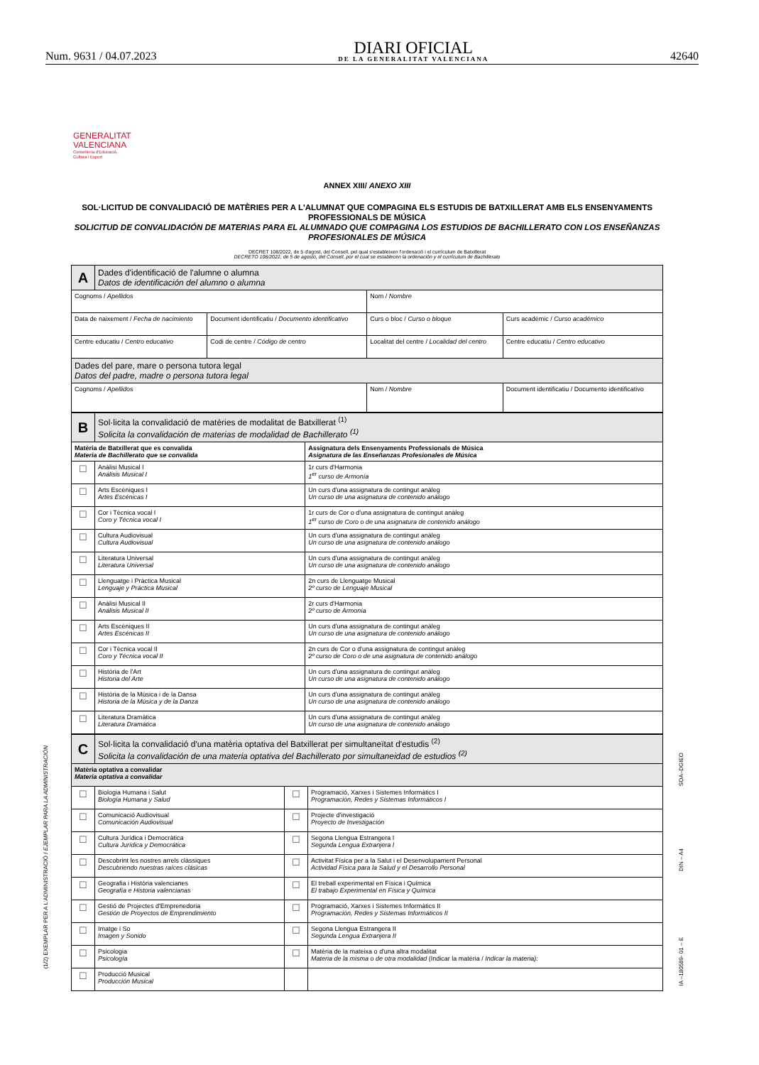Num. 9631 / 04.07.2023
DIARI OFICIAL
DE LA GENERALITAT VALENCIANA
42640
GENERALITAT
VALENCIANA
Conselleria d'Educació,
Cultura i Esport
ANNEX XIII/ ANEXO XIII
SOL·LICITUD DE CONVALIDACIÓ DE MATÈRIES PER A L'ALUMNAT QUE COMPAGINA ELS ESTUDIS DE BATXILLERAT AMB ELS ENSENYAMENTS PROFESSIONALS DE MÚSICA
SOLICITUD DE CONVALIDACIÓN DE MATERIAS PARA EL ALUMNADO QUE COMPAGINA LOS ESTUDIOS DE BACHILLERATO CON LOS ENSEÑANZAS PROFESIONALES DE MÚSICA
DECRET 108/2022, de 5 d'agost, del Consell, pel qual s'estableixen l'ordenació i el currículum de Batxillerat
DECRETO 108/2022, de 5 de agosto, del Consell, por el cual se establecen la ordenación y el currículum de Bachillerato
| A | Dades d'identificació de l'alumne o alumna Datos de identificación del alumno o alumna | | | |
| Cognoms / Apellidos | | | Nom / Nombre | |
| Data de naixement / Fecha de nacimiento | | Document identificatiu / Documento identificativo | Curs o bloc / Curso o bloque | Curs acadèmic / Curso académico |
| Centre educatiu / Centro educativo | | Codi de centre / Código de centro | Localitat del centre / Localidad del centro | Centre educatiu / Centro educativo |
| Dades del pare, mare o persona tutora legal Datos del padre, madre o persona tutora legal | | | | |
| Cognoms / Apellidos | | | Nom / Nombre | Document identificatiu / Documento identificativo |
| B | Sol·licita la convalidació de matèries de modalitat de Batxillerat <sup>(1)</sup> Solicita la convalidación de materias de modalidad de Bachillerato <sup>(1)</sup> | |
| Matèria de Batxillerat que es convalida Materia de Bachillerato que se convalida | | Assignatura dels Ensenyaments Professionals de Música Asignatura de las Enseñanzas Profesionales de Música |
| ☐ | Anàlisi Musical I Análisis Musical I | 1r curs d'Harmonia 1<sup>er</sup> curso de Armonía |
| ☐ | Arts Escèniques I Artes Escénicas I | Un curs d'una assignatura de contingut anàleg Un curso de una asignatura de contenido análogo |
| ☐ | Cor i Tècnica vocal I Coro y Técnica vocal I | 1r curs de Cor o d'una assignatura de contingut anàleg 1<sup>er</sup> curso de Coro o de una asignatura de contenido análogo |
| ☐ | Cultura Audiovisual Cultura Audiovisual | Un curs d'una assignatura de contingut anàleg Un curso de una asignatura de contenido análogo |
| ☐ | Literatura Universal Literatura Universal | Un curs d'una assignatura de contingut anàleg Un curso de una asignatura de contenido análogo |
| ☐ | Llenguatge i Pràctica Musical Lenguaje y Práctica Musical | 2n curs de Llenguatge Musical 2º curso de Lenguaje Musical |
| ☐ | Anàlisi Musical II Análisis Musical II | 2r curs d'Harmonia 2º curso de Armonía |
| ☐ | Arts Escèniques II Artes Escénicas II | Un curs d'una assignatura de contingut anàleg Un curso de una asignatura de contenido análogo |
| ☐ | Cor i Tècnica vocal II Coro y Técnica vocal II | 2n curs de Cor o d'una assignatura de contingut anàleg 2º curso de Coro o de una asignatura de contenido análogo |
| ☐ | Història de l'Art Historia del Arte | Un curs d'una assignatura de contingut anàleg Un curso de una asignatura de contenido análogo |
| ☐ | Història de la Música i de la Dansa Historia de la Música y de la Danza | Un curs d'una assignatura de contingut anàleg Un curso de una asignatura de contenido análogo |
| ☐ | Literatura Dramàtica Literatura Dramática | Un curs d'una assignatura de contingut anàleg Un curso de una asignatura de contenido análogo |
| C | Sol·licita la convalidació d'una matèria optativa del Batxillerat per simultaneïtat d'estudis <sup>(2)</sup> Solicita la convalidación de una materia optativa del Bachillerato por simultaneidad de estudios <sup>(2)</sup> | | |
| Matèria optativa a convalidar Materia optativa a convalidar | | | |
| ☐ | Biologia Humana i Salut Biología Humana y Salud | ☐ | Programació, Xarxes i Sistemes Informàtics I Programación, Redes y Sistemas Informáticos I |
| ☐ | Comunicació Audiovisual Comunicación Audiovisual | ☐ | Projecte d'investigació Proyecto de Investigación |
| ☐ | Cultura Jurídica i Democràtica Cultura Jurídica y Democrática | ☐ | Segona Llengua Estrangera I Segunda Lengua Extranjera I |
| ☐ | Descobrint les nostres arrels clàssiques Descubriendo nuestras raíces clásicas | ☐ | Activitat Física per a la Salut i el Desenvolupament Personal Actividad Física para la Salud y el Desarrollo Personal |
| ☐ | Geografia i Història valencianes Geografía e Historia valencianas | ☐ | El treball experimental en Física i Química El trabajo Experimental en Física y Química |
| ☐ | Gestió de Projectes d'Emprenedoria Gestión de Proyectos de Emprendimiento | ☐ | Programació, Xarxes i Sistemes Informàtics II Programación, Redes y Sistemas Informáticos II |
| ☐ | Imatge i So Imagen y Sonido | ☐ | Segona Llengua Estrangera II Segunda Lengua Extranjera II |
| ☐ | Psicologia Psicología | ☐ | Matèria de la mateixa o d'una altra modalitat Materia de la misma o de otra modalidad (Indicar la matèria / Indicar la materia): |
| ☐ | Producció Musical Producción Musical | | |
(1/2) EXEMPLAR PER A L'ADMINISTRACIÓ / EJEMPLAR PARA LA ADMINISTRACIÓN
SOA–DGIEO
DIN – A4
IA –180589- 01 – E